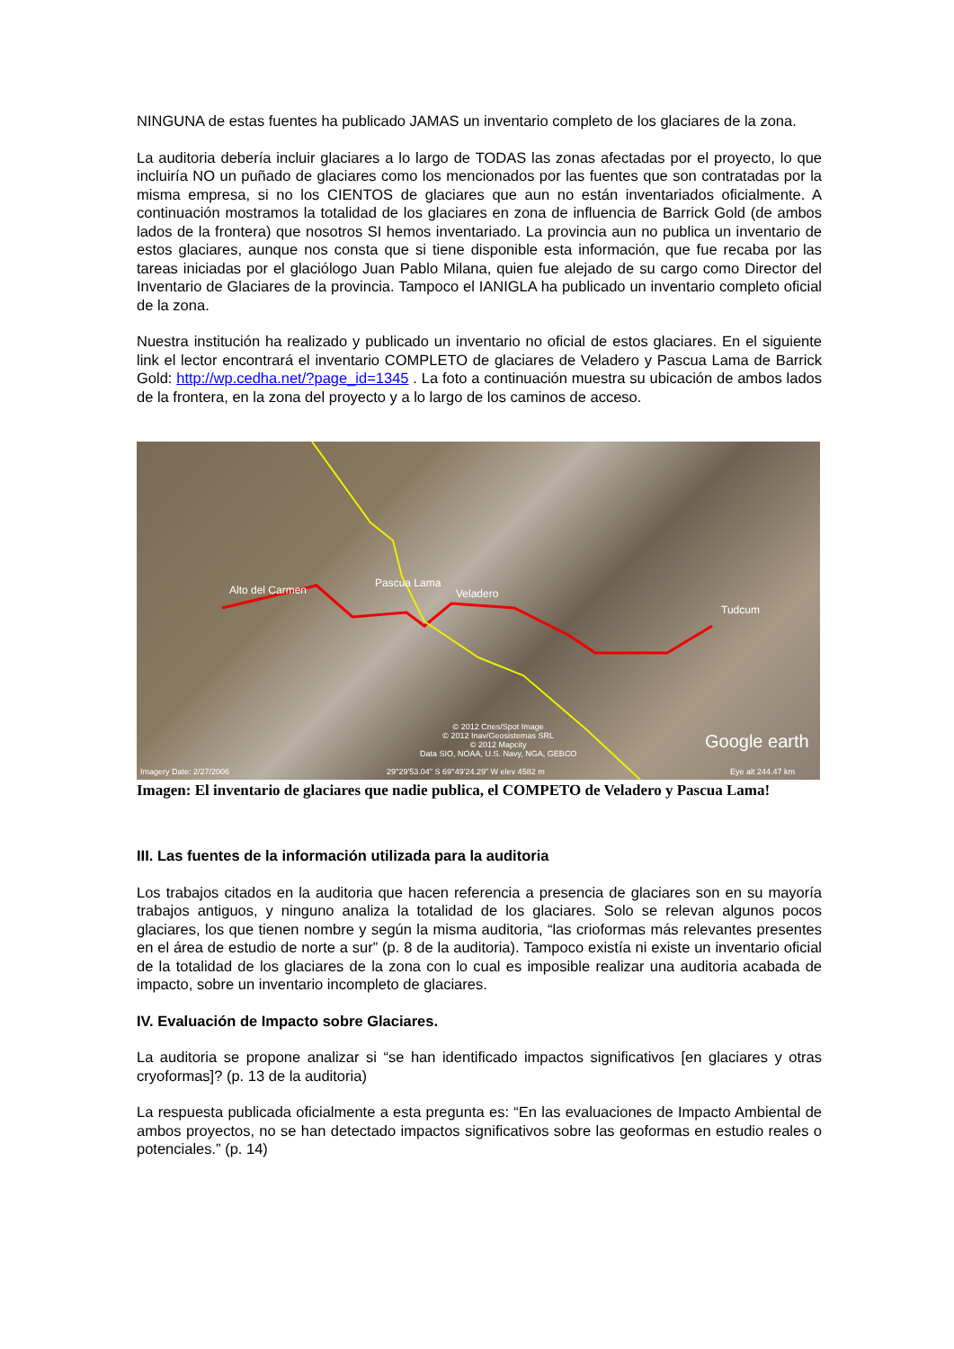NINGUNA de estas fuentes ha publicado JAMAS un inventario completo de los glaciares de la zona.
La auditoria debería incluir glaciares a lo largo de TODAS las zonas afectadas por el proyecto, lo que incluiría NO un puñado de glaciares como los mencionados por las fuentes que son contratadas por la misma empresa, si no los CIENTOS de glaciares que aun no están inventariados oficialmente. A continuación mostramos la totalidad de los glaciares en zona de influencia de Barrick Gold (de ambos lados de la frontera) que nosotros SI hemos inventariado. La provincia aun no publica un inventario de estos glaciares, aunque nos consta que si tiene disponible esta información, que fue recaba por las tareas iniciadas por el glaciólogo Juan Pablo Milana, quien fue alejado de su cargo como Director del Inventario de Glaciares de la provincia. Tampoco el IANIGLA ha publicado un inventario completo oficial de la zona.
Nuestra institución ha realizado y publicado un inventario no oficial de estos glaciares. En el siguiente link el lector encontrará el inventario COMPLETO de glaciares de Veladero y Pascua Lama de Barrick Gold: http://wp.cedha.net/?page_id=1345 . La foto a continuación muestra su ubicación de ambos lados de la frontera, en la zona del proyecto y a lo largo de los caminos de acceso.
Alto del Carmen
Pascua Lama
Veladero
Tudcum
© 2012 Cnes/Spot Image
© 2012 Inav/Geosistemas SRL
© 2012 Mapcity
Data SIO, NOAA, U.S. Navy, NGA, GEBCO
Google earth
Imagery Date: 2/27/2006 29°29'53.04" S 69°49'24.29" W elev 4582 m Eye alt 244.47 km
Imagen: El inventario de glaciares que nadie publica, el COMPETO de Veladero y Pascua Lama!
III. Las fuentes de la información utilizada para la auditoria
Los trabajos citados en la auditoria que hacen referencia a presencia de glaciares son en su mayoría trabajos antiguos, y ninguno analiza la totalidad de los glaciares. Solo se relevan algunos pocos glaciares, los que tienen nombre y según la misma auditoria, “las crioformas más relevantes presentes en el área de estudio de norte a sur” (p. 8 de la auditoria). Tampoco existía ni existe un inventario oficial de la totalidad de los glaciares de la zona con lo cual es imposible realizar una auditoria acabada de impacto, sobre un inventario incompleto de glaciares.
IV. Evaluación de Impacto sobre Glaciares.
La auditoria se propone analizar si “se han identificado impactos significativos [en glaciares y otras cryoformas]? (p. 13 de la auditoria)
La respuesta publicada oficialmente a esta pregunta es: “En las evaluaciones de Impacto Ambiental de ambos proyectos, no se han detectado impactos significativos sobre las geoformas en estudio reales o potenciales.” (p. 14)